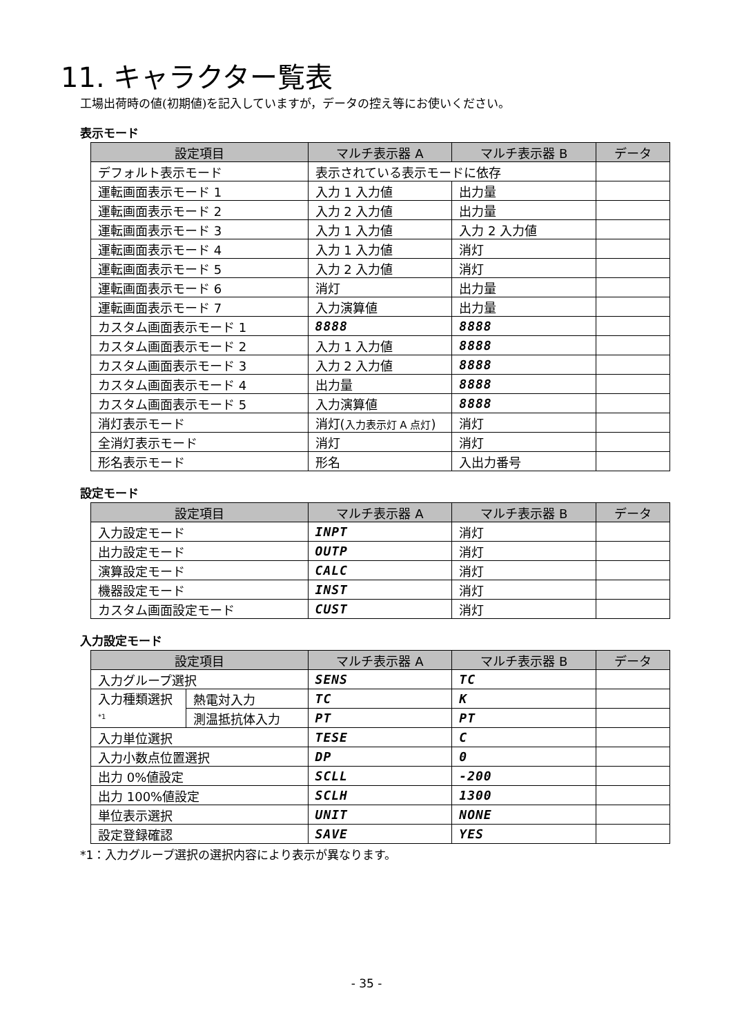11. キャラクター覧表
工場出荷時の値(初期値)を記入していますが，データの控え等にお使いください。
表示モード
| 設定項目 | マルチ表示器 A | マルチ表示器 B | データ |
| --- | --- | --- | --- |
| デフォルト表示モード | 表示されている表示モードに依存 | | |
| 運転画面表示モード 1 | 入力 1 入力値 | 出力量 | |
| 運転画面表示モード 2 | 入力 2 入力値 | 出力量 | |
| 運転画面表示モード 3 | 入力 1 入力値 | 入力 2 入力値 | |
| 運転画面表示モード 4 | 入力 1 入力値 | 消灯 | |
| 運転画面表示モード 5 | 入力 2 入力値 | 消灯 | |
| 運転画面表示モード 6 | 消灯 | 出力量 | |
| 運転画面表示モード 7 | 入力演算値 | 出力量 | |
| カスタム画面表示モード 1 | 8888 | 8888 | |
| カスタム画面表示モード 2 | 入力 1 入力値 | 8888 | |
| カスタム画面表示モード 3 | 入力 2 入力値 | 8888 | |
| カスタム画面表示モード 4 | 出力量 | 8888 | |
| カスタム画面表示モード 5 | 入力演算値 | 8888 | |
| 消灯表示モード | 消灯( 入力表示灯 A 点灯 ) | 消灯 | |
| 全消灯表示モード | 消灯 | 消灯 | |
| 形名表示モード | 形名 | 入出力番号 | |
設定モード
| 設定項目 | マルチ表示器 A | マルチ表示器 B | データ |
| --- | --- | --- | --- |
| 入力設定モード | INPT | 消灯 | |
| 出力設定モード | OUTP | 消灯 | |
| 演算設定モード | CALC | 消灯 | |
| 機器設定モード | INST | 消灯 | |
| カスタム画面設定モード | CUST | 消灯 | |
入力設定モード
| 設定項目 | | マルチ表示器 A | マルチ表示器 B | データ |
| --- | --- | --- | --- | --- |
| 入力グループ選択 | | SENS | TC | |
| 入力種類選択 *1 | 熱電対入力 | TC | K | |
| | 測温抵抗体入力 | PT | PT | |
| 入力単位選択 | | TESE | C | |
| 入力小数点位置選択 | | DP | 0 | |
| 出力 0%値設定 | | SCLL | -200 | |
| 出力 100%値設定 | | SCLH | 1300 | |
| 単位表示選択 | | UNIT | NONE | |
| 設定登録確認 | | SAVE | YES | |
*1：入力グループ選択の選択内容により表示が異なります。
- 35 -